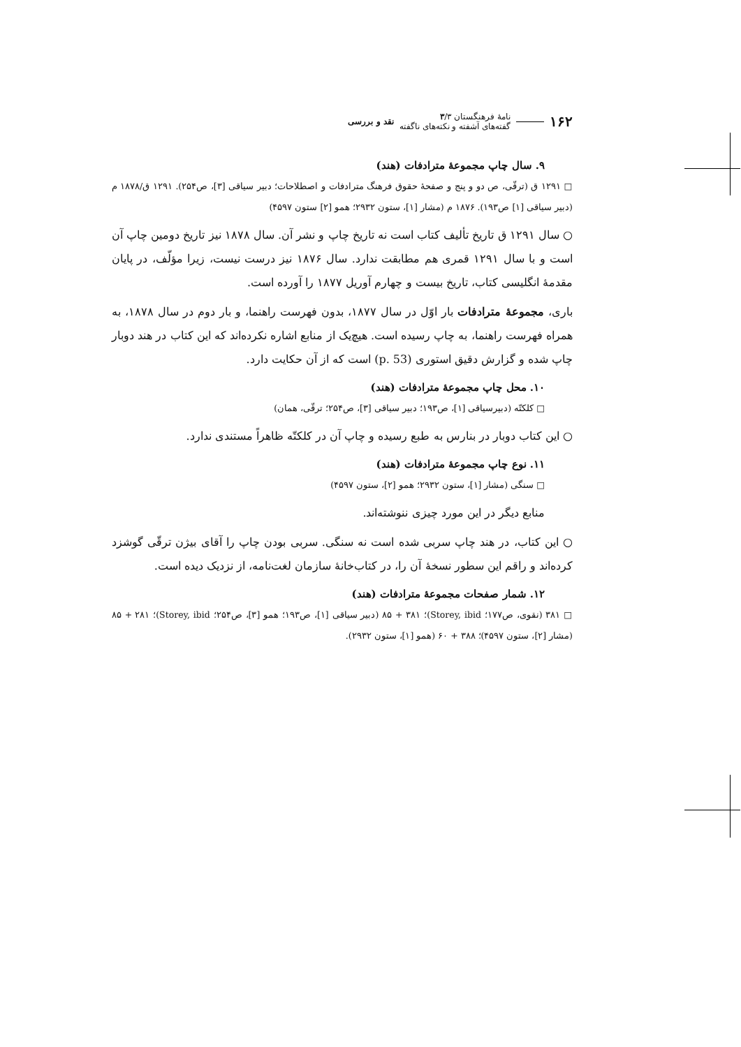۱۶۲
نامهٔ فرهنگستان ۳/۳
گفته‌های آشفته و نکته‌های ناگفته
نقد و بررسی
۹. سال چاپ مجموعهٔ مترادفات (هند)
□ ۱۲۹۱ ق (ترقّی، ص دو و پنج و صفحهٔ حقوق فرهنگ مترادفات و اصطلاحات؛ دبیر سیاقی [۳]، ص۲۵۴). ۱۲۹۱ ق/۱۸۷۸ م (دبیر سیاقی [۱] ص۱۹۳). ۱۸۷۶ م (مشار [۱]، ستون ۲۹۳۲؛ همو [۲] ستون ۴۵۹۷)
○ سال ۱۲۹۱ ق تاریخ تألیف کتاب است نه تاریخ چاپ و نشر آن. سال ۱۸۷۸ نیز تاریخ دومین چاپ آن است و با سال ۱۲۹۱ قمری هم مطابقت ندارد. سال ۱۸۷۶ نیز درست نیست، زیرا مؤلّف، در پایان مقدمهٔ انگلیسی کتاب، تاریخ بیست و چهارم آوریل ۱۸۷۷ را آورده است.
باری، مجموعهٔ مترادفات بار اوّل در سال ۱۸۷۷، بدون فهرست راهنما، و بار دوم در سال ۱۸۷۸، به همراه فهرست راهنما، به چاپ رسیده است. هیچ‌یک از منابع اشاره نکرده‌اند که این کتاب در هند دوبار چاپ شده و گزارش دقیق استوری (p. 53) است که از آن حکایت دارد.
۱۰. محل چاپ مجموعهٔ مترادفات (هند)
□ کلکتّه (دبیرسیاقی [۱]، ص۱۹۳؛ دبیر سیاقی [۳]، ص۲۵۴؛ ترقّی، همان)
○ این کتاب دوبار در بنارس به طبع رسیده و چاپ آن در کلکتّه ظاهراً مستندی ندارد.
۱۱. نوع چاپ مجموعهٔ مترادفات (هند)
□ سنگی (مشار [۱]، ستون ۲۹۳۲؛ همو [۲]، ستون ۴۵۹۷)
منابع دیگر در این مورد چیزی ننوشته‌اند.
○ این کتاب، در هند چاپ سربی شده است نه سنگی. سربی بودن چاپ را آقای بیژن ترقّی گوشزد کرده‌اند و راقم این سطور نسخهٔ آن را، در کتاب‌خانهٔ سازمان لغت‌نامه، از نزدیک دیده است.
۱۲. شمار صفحات مجموعهٔ مترادفات (هند)
□ ۳۸۱ (نقوی، ص۱۷۷؛ Storey, ibid)؛ ۳۸۱ + ۸۵ (دبیر سیاقی [۱]، ص۱۹۳؛ همو [۳]، ص۲۵۴؛ Storey, ibid)؛ ۲۸۱ + ۸۵ (مشار [۲]، ستون ۴۵۹۷)؛ ۳۸۸ + ۶۰ (همو [۱]، ستون ۲۹۳۲).